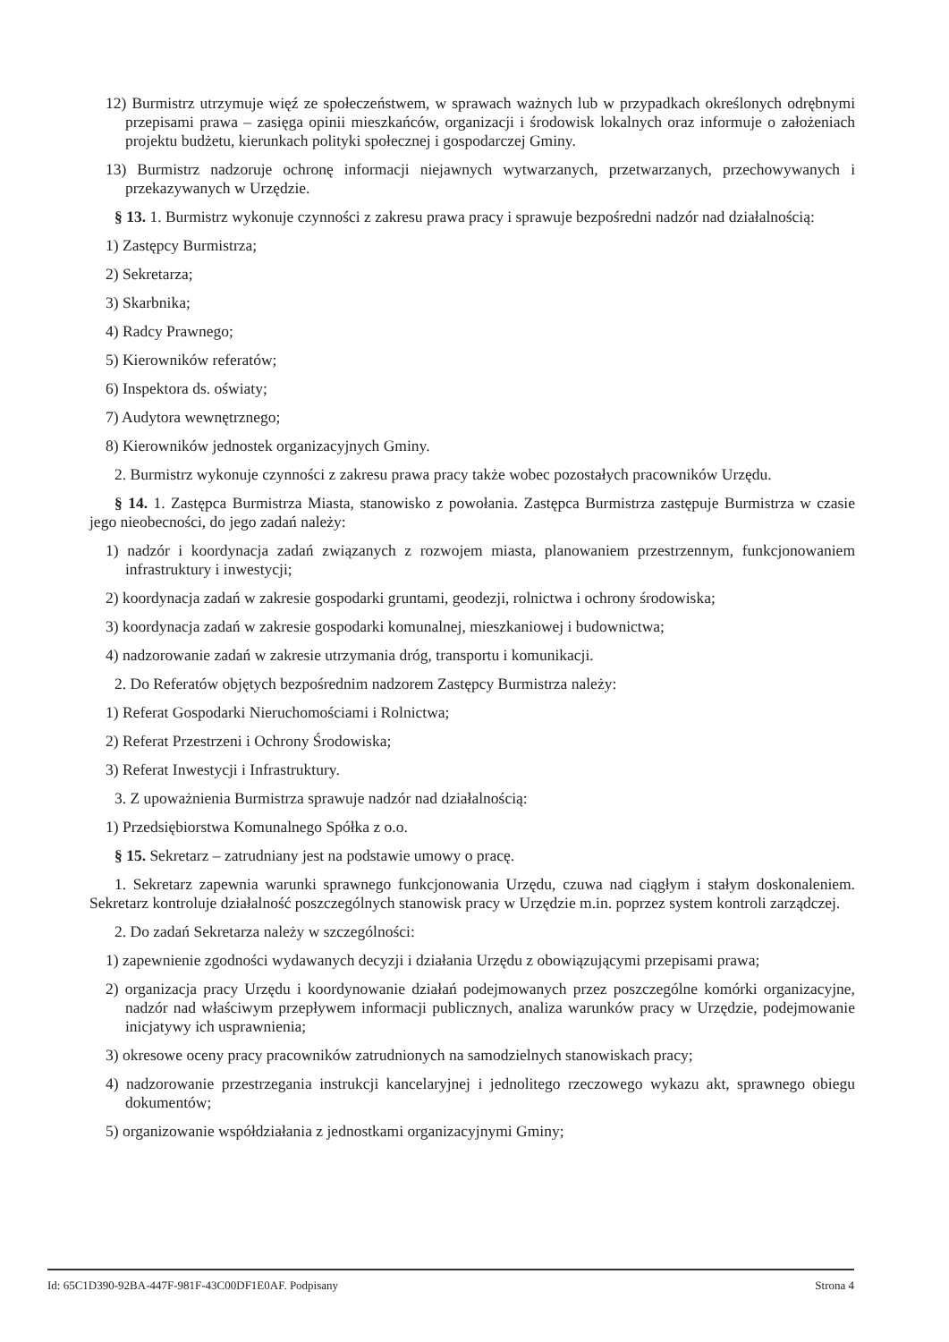12) Burmistrz utrzymuje więź ze społeczeństwem, w sprawach ważnych lub w przypadkach określonych odrębnymi przepisami prawa – zasięga opinii mieszkańców, organizacji i środowisk lokalnych oraz informuje o założeniach projektu budżetu, kierunkach polityki społecznej i gospodarczej Gminy.
13) Burmistrz nadzoruje ochronę informacji niejawnych wytwarzanych, przetwarzanych, przechowywanych i przekazywanych w Urzędzie.
§ 13. 1. Burmistrz wykonuje czynności z zakresu prawa pracy i sprawuje bezpośredni nadzór nad działalnością:
1) Zastępcy Burmistrza;
2) Sekretarza;
3) Skarbnika;
4) Radcy Prawnego;
5) Kierowników referatów;
6) Inspektora ds. oświaty;
7) Audytora wewnętrznego;
8) Kierowników jednostek organizacyjnych Gminy.
2. Burmistrz wykonuje czynności z zakresu prawa pracy także wobec pozostałych pracowników Urzędu.
§ 14. 1. Zastępca Burmistrza Miasta, stanowisko z powołania. Zastępca Burmistrza zastępuje Burmistrza w czasie jego nieobecności, do jego zadań należy:
1) nadzór i koordynacja zadań związanych z rozwojem miasta, planowaniem przestrzennym, funkcjonowaniem infrastruktury i inwestycji;
2) koordynacja zadań w zakresie gospodarki gruntami, geodezji, rolnictwa i ochrony środowiska;
3) koordynacja zadań w zakresie gospodarki komunalnej, mieszkaniowej i budownictwa;
4) nadzorowanie zadań w zakresie utrzymania dróg, transportu i komunikacji.
2. Do Referatów objętych bezpośrednim nadzorem Zastępcy Burmistrza należy:
1) Referat Gospodarki Nieruchomościami i Rolnictwa;
2) Referat Przestrzeni i Ochrony Środowiska;
3) Referat Inwestycji i Infrastruktury.
3. Z upoważnienia Burmistrza sprawuje nadzór nad działalnością:
1) Przedsiębiorstwa Komunalnego Spółka z o.o.
§ 15. Sekretarz – zatrudniany jest na podstawie umowy o pracę.
1. Sekretarz zapewnia warunki sprawnego funkcjonowania Urzędu, czuwa nad ciągłym i stałym doskonaleniem. Sekretarz kontroluje działalność poszczególnych stanowisk pracy w Urzędzie m.in. poprzez system kontroli zarządczej.
2. Do zadań Sekretarza należy w szczególności:
1) zapewnienie zgodności wydawanych decyzji i działania Urzędu z obowiązującymi przepisami prawa;
2) organizacja pracy Urzędu i koordynowanie działań podejmowanych przez poszczególne komórki organizacyjne, nadzór nad właściwym przepływem informacji publicznych, analiza warunków pracy w Urzędzie, podejmowanie inicjatywy ich usprawnienia;
3) okresowe oceny pracy pracowników zatrudnionych na samodzielnych stanowiskach pracy;
4) nadzorowanie przestrzegania instrukcji kancelaryjnej i jednolitego rzeczowego wykazu akt, sprawnego obiegu dokumentów;
5) organizowanie współdziałania z jednostkami organizacyjnymi Gminy;
Id: 65C1D390-92BA-447F-981F-43C00DF1E0AF. Podpisany Strona 4